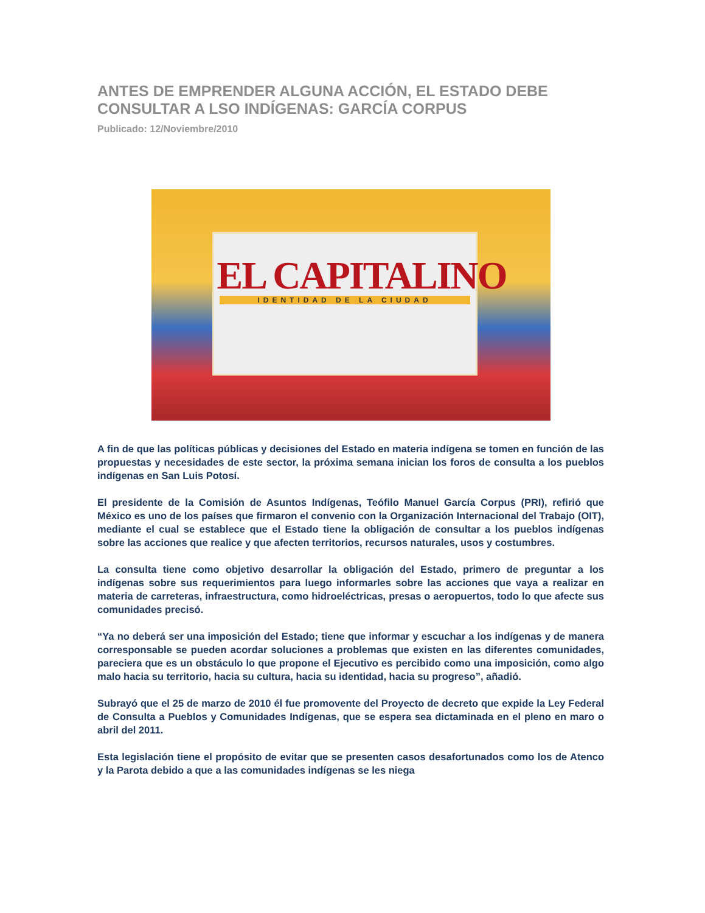ANTES DE EMPRENDER ALGUNA ACCIÓN, EL ESTADO DEBE CONSULTAR A LSO INDÍGENAS: GARCÍA CORPUS
Publicado: 12/Noviembre/2010
EL CAPITALINO
IDENTIDAD DE LA CIUDAD
A fin de que las políticas públicas y decisiones del Estado en materia indígena se tomen en función de las propuestas y necesidades de este sector, la próxima semana inician los foros de consulta a los pueblos indígenas en San Luis Potosí.
El presidente de la Comisión de Asuntos Indígenas, Teófilo Manuel García Corpus (PRI), refirió que México es uno de los países que firmaron el convenio con la Organización Internacional del Trabajo (OIT), mediante el cual se establece que el Estado tiene la obligación de consultar a los pueblos indígenas sobre las acciones que realice y que afecten territorios, recursos naturales, usos y costumbres.
La consulta tiene como objetivo desarrollar la obligación del Estado, primero de preguntar a los indígenas sobre sus requerimientos para luego informarles sobre las acciones que vaya a realizar en materia de carreteras, infraestructura, como hidroeléctricas, presas o aeropuertos, todo lo que afecte sus comunidades precisó.
“Ya no deberá ser una imposición del Estado; tiene que informar y escuchar a los indígenas y de manera corresponsable se pueden acordar soluciones a problemas que existen en las diferentes comunidades, pareciera que es un obstáculo lo que propone el Ejecutivo es percibido como una imposición, como algo malo hacia su territorio, hacia su cultura, hacia su identidad, hacia su progreso”, añadió.
Subrayó que el 25 de marzo de 2010 él fue promovente del Proyecto de decreto que expide la Ley Federal de Consulta a Pueblos y Comunidades Indígenas, que se espera sea dictaminada en el pleno en maro o abril del 2011.
Esta legislación tiene el propósito de evitar que se presenten casos desafortunados como los de Atenco y la Parota debido a que a las comunidades indígenas se les niega